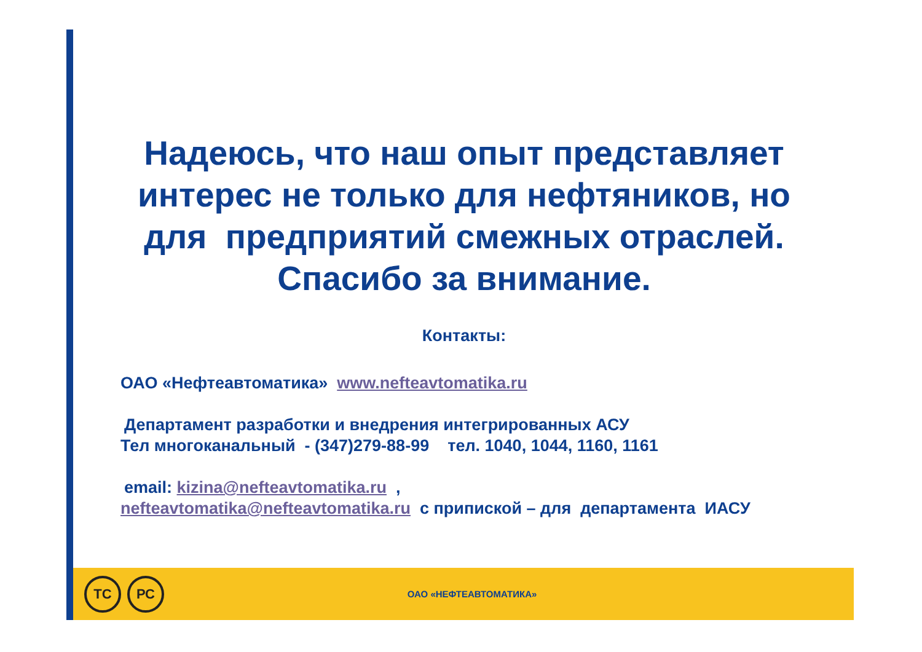Надеюсь, что наш опыт представляет интерес не только для нефтяников, но для предприятий смежных отраслей. Спасибо за внимание.
Контакты:
ОАО «Нефтеавтоматика» www.nefteavtomatika.ru
Департамент разработки и внедрения интегрированных АСУ
Тел многоканальный - (347)279-88-99 тел. 1040, 1044, 1160, 1161
email: kizina@nefteavtomatika.ru ,
nefteavtomatika@nefteavtomatika.ru с припиской – для департамента ИАСУ
ТС РС
ОАО «НЕФТЕАВТОМАТИКА»